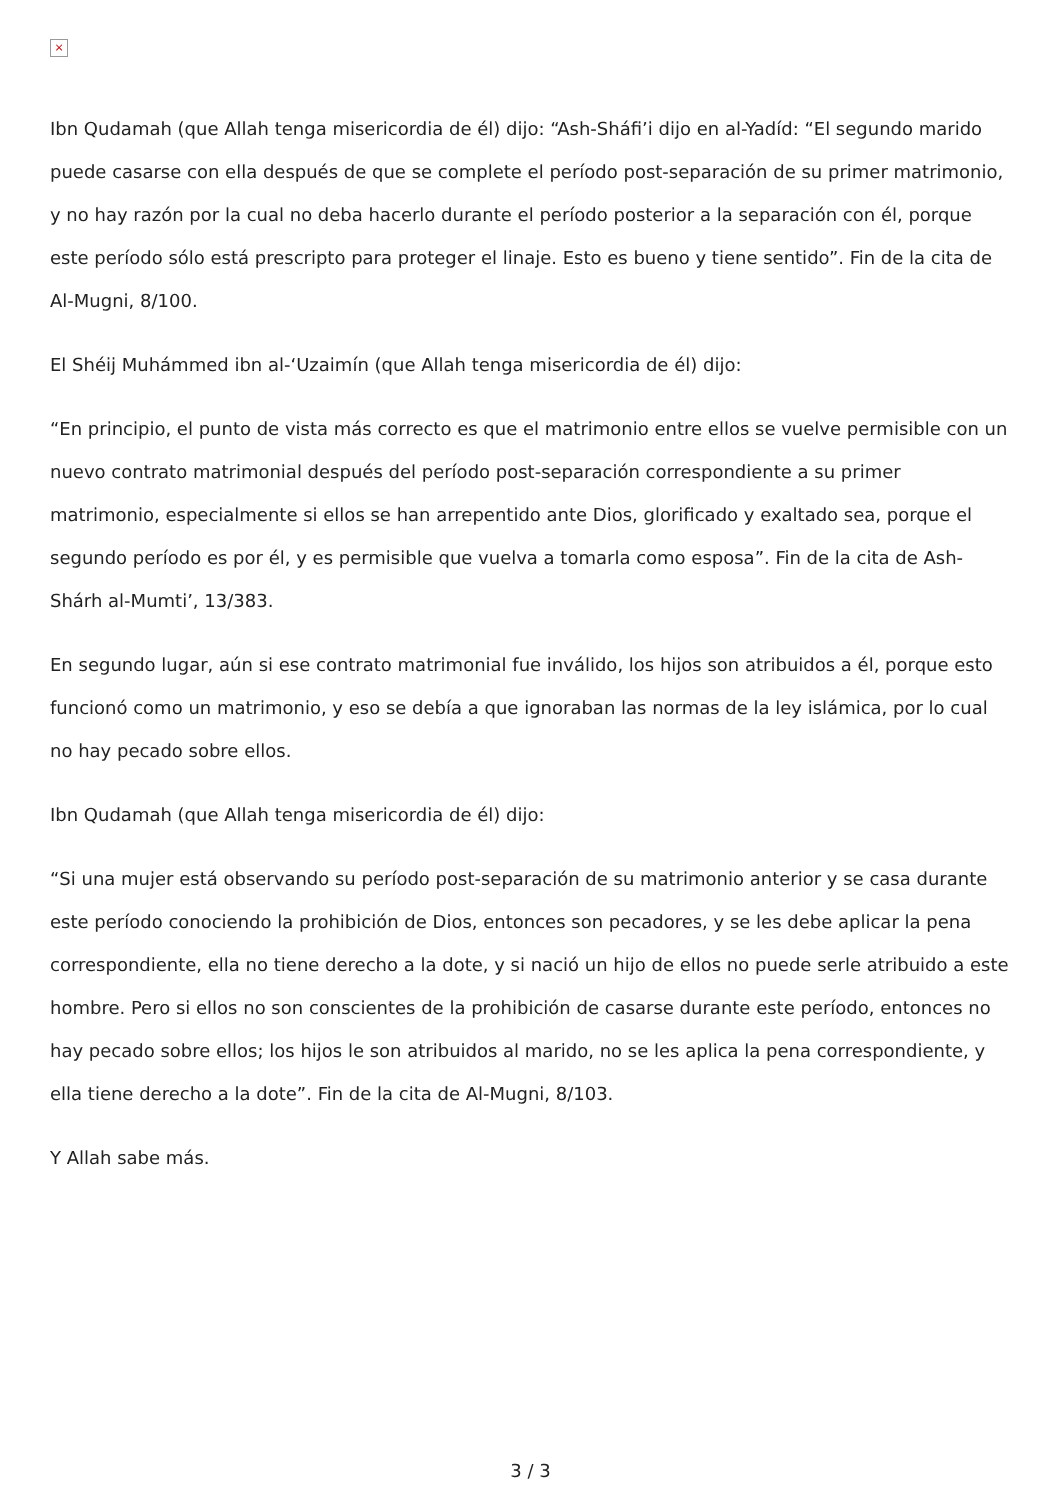×
Ibn Qudamah (que Allah tenga misericordia de él) dijo: “Ash-Sháfi’i dijo en al-Yadíd: “El segundo marido puede casarse con ella después de que se complete el período post-separación de su primer matrimonio, y no hay razón por la cual no deba hacerlo durante el período posterior a la separación con él, porque este período sólo está prescripto para proteger el linaje. Esto es bueno y tiene sentido”. Fin de la cita de Al-Mugni, 8/100.
El Shéij Muhámmed ibn al-‘Uzaimín (que Allah tenga misericordia de él) dijo:
“En principio, el punto de vista más correcto es que el matrimonio entre ellos se vuelve permisible con un nuevo contrato matrimonial después del período post-separación correspondiente a su primer matrimonio, especialmente si ellos se han arrepentido ante Dios, glorificado y exaltado sea, porque el segundo período es por él, y es permisible que vuelva a tomarla como esposa”. Fin de la cita de Ash-Shárh al-Mumti’, 13/383.
En segundo lugar, aún si ese contrato matrimonial fue inválido, los hijos son atribuidos a él, porque esto funcionó como un matrimonio, y eso se debía a que ignoraban las normas de la ley islámica, por lo cual no hay pecado sobre ellos.
Ibn Qudamah (que Allah tenga misericordia de él) dijo:
“Si una mujer está observando su período post-separación de su matrimonio anterior y se casa durante este período conociendo la prohibición de Dios, entonces son pecadores, y se les debe aplicar la pena correspondiente, ella no tiene derecho a la dote, y si nació un hijo de ellos no puede serle atribuido a este hombre. Pero si ellos no son conscientes de la prohibición de casarse durante este período, entonces no hay pecado sobre ellos; los hijos le son atribuidos al marido, no se les aplica la pena correspondiente, y ella tiene derecho a la dote”. Fin de la cita de Al-Mugni, 8/103.
Y Allah sabe más.
3 / 3